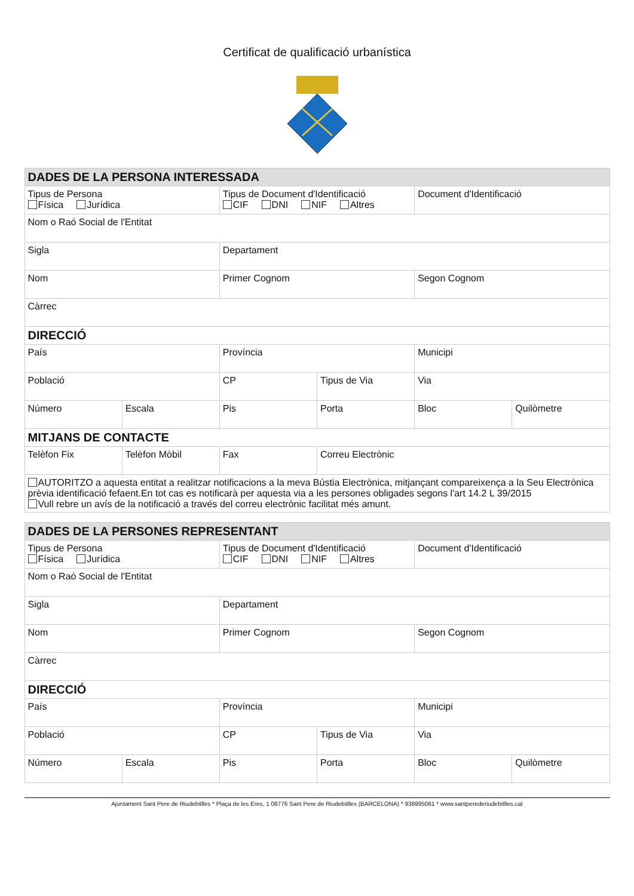Certificat de qualificació urbanística
| DADES DE LA PERSONA INTERESSADA | | | | | |
| Tipus de Persona Física Jurídica | | Tipus de Document d'Identificació CIF DNI NIF Altres | | Document d'Identificació | |
| Nom o Raó Social de l'Entitat | | | | | |
| Sigla | | Departament | | | |
| Nom | | Primer Cognom | | Segon Cognom | |
| Càrrec | | | | | |
| DIRECCIÓ | | | | | |
| País | | Província | | Municipi | |
| Població | | CP | Tipus de Via | Via | |
| Número | Escala | Pis | Porta | Bloc | Quilòmetre |
| MITJANS DE CONTACTE | | | | | |
| Telèfon Fix | Telèfon Mòbil | Fax | Correu Electrònic | | |
| AUTORITZO a aquesta entitat a realitzar notificacions a la meva Bústia Electrònica, mitjançant compareixença a la Seu Electrònica prèvia identificació fefaent.En tot cas es notificarà per aquesta via a les persones obligades segons l'art 14.2 L 39/2015 Vull rebre un avís de la notificació a través del correu electrònic facilitat més amunt. | | | | | |
| DADES DE LA PERSONES REPRESENTANT | | | | | |
| Tipus de Persona Física Jurídica | | Tipus de Document d'Identificació CIF DNI NIF Altres | | Document d'Identificació | |
| Nom o Raó Social de l'Entitat | | | | | |
| Sigla | | Departament | | | |
| Nom | | Primer Cognom | | Segon Cognom | |
| Càrrec | | | | | |
| DIRECCIÓ | | | | | |
| País | | Província | | Municipi | |
| Població | | CP | Tipus de Via | Via | |
| Número | Escala | Pis | Porta | Bloc | Quilòmetre |
Ajuntament Sant Pere de Riudebitlles * Plaça de les Eres, 1 08776 Sant Pere de Riudebitlles (BARCELONA) * 938995061 * www.santperederiudebitlles.cat